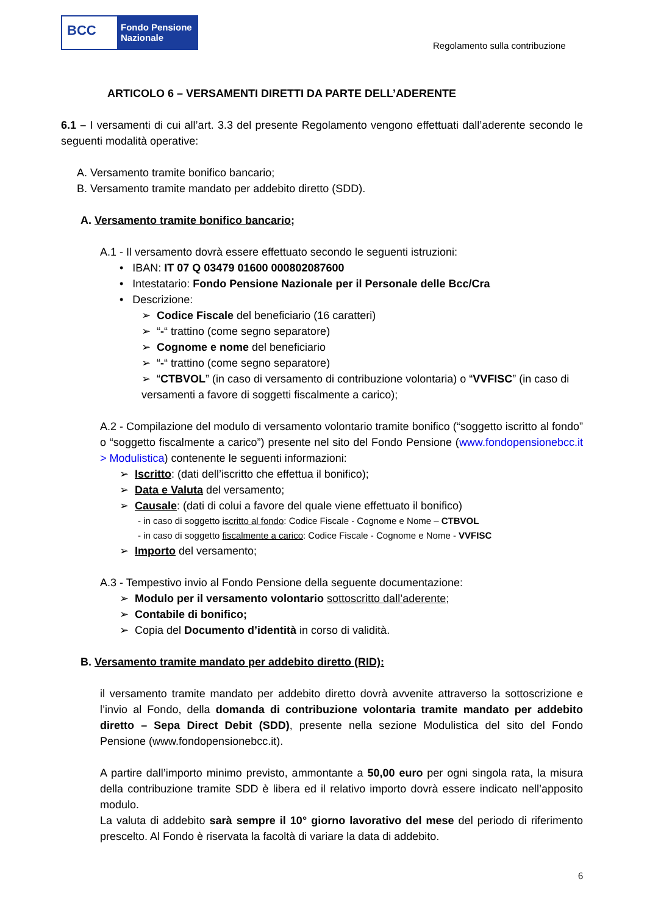BCC
Fondo Pensione
Nazionale
Regolamento sulla contribuzione
ARTICOLO 6 – VERSAMENTI DIRETTI DA PARTE DELL’ADERENTE
6.1 – I versamenti di cui all’art. 3.3 del presente Regolamento vengono effettuati dall’aderente secondo le seguenti modalità operative:
A. Versamento tramite bonifico bancario;
B. Versamento tramite mandato per addebito diretto (SDD).
A. Versamento tramite bonifico bancario;
A.1 - Il versamento dovrà essere effettuato secondo le seguenti istruzioni:
• IBAN: IT 07 Q 03479 01600 000802087600
• Intestatario: Fondo Pensione Nazionale per il Personale delle Bcc/Cra
• Descrizione:
➢ Codice Fiscale del beneficiario (16 caratteri)
➢ “-“ trattino (come segno separatore)
➢ Cognome e nome del beneficiario
➢ “-“ trattino (come segno separatore)
➢ “CTBVOL” (in caso di versamento di contribuzione volontaria) o “VVFISC” (in caso di versamenti a favore di soggetti fiscalmente a carico);
A.2 - Compilazione del modulo di versamento volontario tramite bonifico (“soggetto iscritto al fondo” o “soggetto fiscalmente a carico”) presente nel sito del Fondo Pensione (www.fondopensionebcc.it > Modulistica) contenente le seguenti informazioni:
➢ Iscritto: (dati dell’iscritto che effettua il bonifico);
➢ Data e Valuta del versamento;
➢ Causale: (dati di colui a favore del quale viene effettuato il bonifico)
- in caso di soggetto iscritto al fondo: Codice Fiscale - Cognome e Nome – CTBVOL
- in caso di soggetto fiscalmente a carico: Codice Fiscale - Cognome e Nome - VVFISC
➢ Importo del versamento;
A.3 - Tempestivo invio al Fondo Pensione della seguente documentazione:
➢ Modulo per il versamento volontario sottoscritto dall’aderente;
➢ Contabile di bonifico;
➢ Copia del Documento d’identità in corso di validità.
B. Versamento tramite mandato per addebito diretto (RID):
il versamento tramite mandato per addebito diretto dovrà avvenite attraverso la sottoscrizione e l’invio al Fondo, della domanda di contribuzione volontaria tramite mandato per addebito diretto – Sepa Direct Debit (SDD), presente nella sezione Modulistica del sito del Fondo Pensione (www.fondopensionebcc.it).
A partire dall’importo minimo previsto, ammontante a 50,00 euro per ogni singola rata, la misura della contribuzione tramite SDD è libera ed il relativo importo dovrà essere indicato nell’apposito modulo.
La valuta di addebito sarà sempre il 10° giorno lavorativo del mese del periodo di riferimento prescelto. Al Fondo è riservata la facoltà di variare la data di addebito.
6